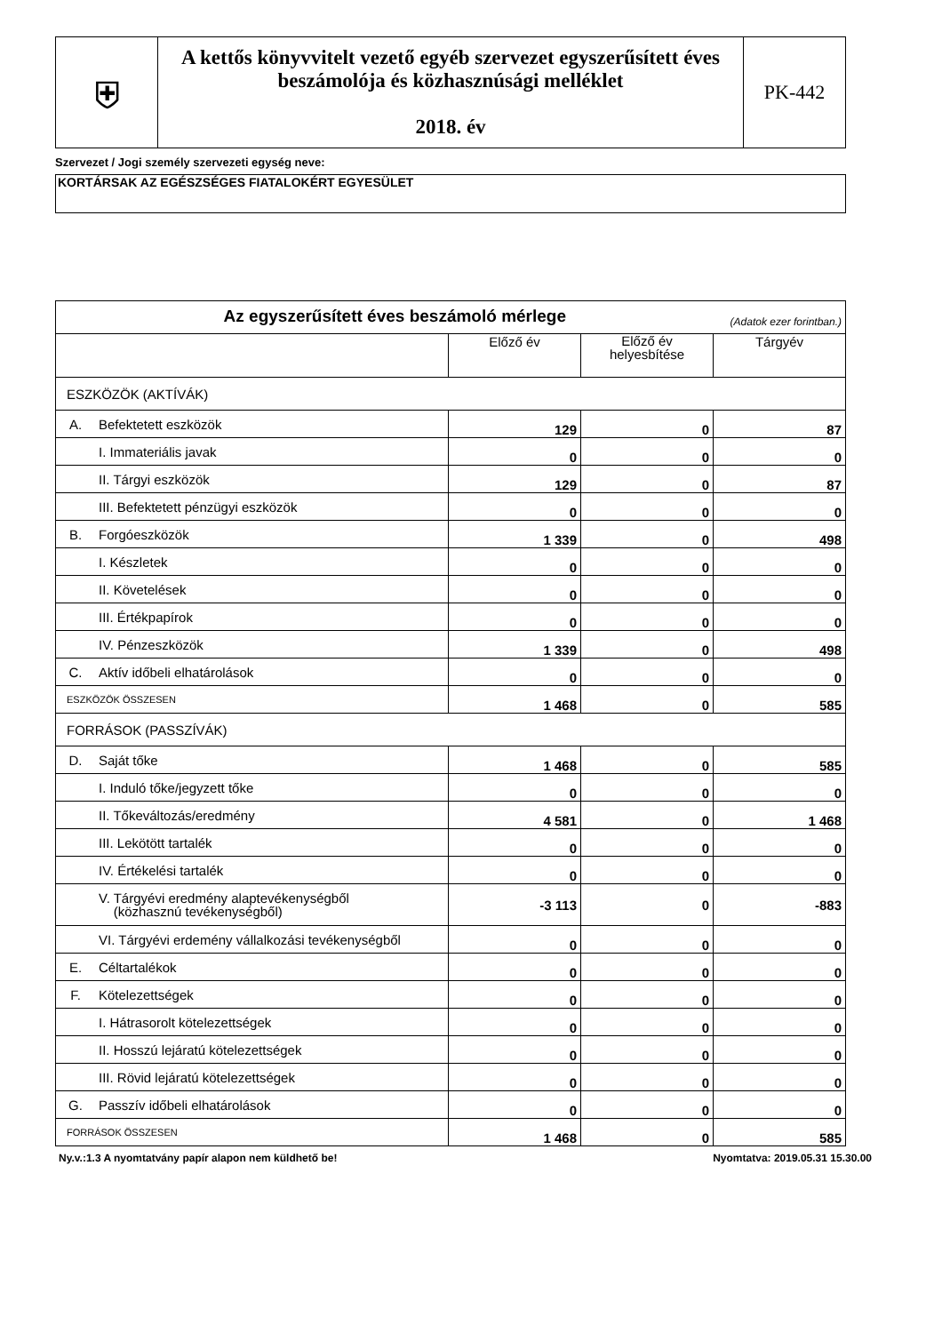| ⛨ | A kettős könyvvitelt vezető egyéb szervezet egyszerűsített éves beszámolója és közhasznúsági melléklet 2018. év | PK-442 |
Szervezet / Jogi személy szervezeti egység neve:
KORTÁRSAK AZ EGÉSZSÉGES FIATALOKÉRT EGYESÜLET
| Az egyszerűsített éves beszámoló mérlege (Adatok ezer forintban.) | | | | |
| | | Előző év | Előző év helyesbítése | Tárgyév |
| ESZKÖZÖK (AKTÍVÁK) | | | | |
| A. | Befektetett eszközök | 129 | 0 | 87 |
| | I. Immateriális javak | 0 | 0 | 0 |
| | II. Tárgyi eszközök | 129 | 0 | 87 |
| | III. Befektetett pénzügyi eszközök | 0 | 0 | 0 |
| B. | Forgóeszközök | 1 339 | 0 | 498 |
| | I. Készletek | 0 | 0 | 0 |
| | II. Követelések | 0 | 0 | 0 |
| | III. Értékpapírok | 0 | 0 | 0 |
| | IV. Pénzeszközök | 1 339 | 0 | 498 |
| C. | Aktív időbeli elhatárolások | 0 | 0 | 0 |
| ESZKÖZÖK ÖSSZESEN | | 1 468 | 0 | 585 |
| FORRÁSOK (PASSZÍVÁK) | | | | |
| D. | Saját tőke | 1 468 | 0 | 585 |
| | I. Induló tőke/jegyzett tőke | 0 | 0 | 0 |
| | II. Tőkeváltozás/eredmény | 4 581 | 0 | 1 468 |
| | III. Lekötött tartalék | 0 | 0 | 0 |
| | IV. Értékelési tartalék | 0 | 0 | 0 |
| | V. Tárgyévi eredmény alaptevékenységből (közhasznú tevékenységből) | -3 113 | 0 | -883 |
| | VI. Tárgyévi erdemény vállalkozási tevékenységből | 0 | 0 | 0 |
| E. | Céltartalékok | 0 | 0 | 0 |
| F. | Kötelezettségek | 0 | 0 | 0 |
| | I. Hátrasorolt kötelezettségek | 0 | 0 | 0 |
| | II. Hosszú lejáratú kötelezettségek | 0 | 0 | 0 |
| | III. Rövid lejáratú kötelezettségek | 0 | 0 | 0 |
| G. | Passzív időbeli elhatárolások | 0 | 0 | 0 |
| FORRÁSOK ÖSSZESEN | | 1 468 | 0 | 585 |
Ny.v.:1.3 A nyomtatvány papír alapon nem küldhető be! Nyomtatva: 2019.05.31 15.30.00